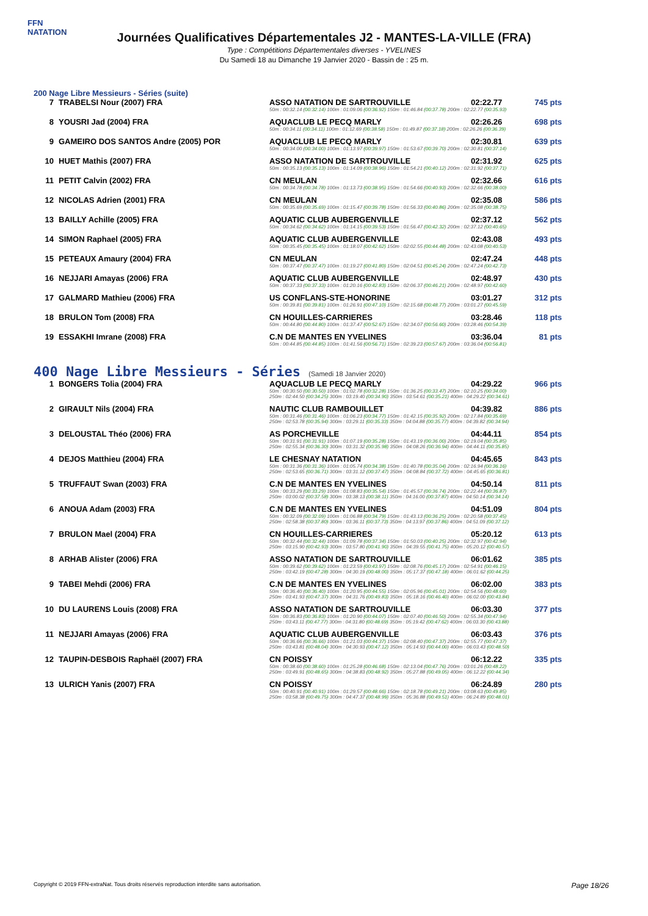FFN
NATATION
Journées Qualificatives Départementales J2 - MANTES-LA-VILLE (FRA)
Type : Compétitions Départementales diverses - YVELINES
Du Samedi 18 au Dimanche 19 Janvier 2020 - Bassin de : 25 m.
200 Nage Libre Messieurs - Séries (suite)
| 7 | TRABELSI Nour (2007) FRA | ASSO NATATION DE SARTROUVILLE | 02:22.77 | 745 pts |
| | | 50m : 00:32.14 (00:32.14) 100m : 01:09.06 (00:36.92) 150m : 01:46.84 (00:37.78) 200m : 02:22.77 (00:35.93) | | |
| 8 | YOUSRI Jad (2004) FRA | AQUACLUB LE PECQ MARLY | 02:26.26 | 698 pts |
| | | 50m : 00:34.11 (00:34.11) 100m : 01:12.69 (00:38.58) 150m : 01:49.87 (00:37.18) 200m : 02:26.26 (00:36.39) | | |
| 9 | GAMEIRO DOS SANTOS Andre (2005) POR | AQUACLUB LE PECQ MARLY | 02:30.81 | 639 pts |
| | | 50m : 00:34.00 (00:34.00) 100m : 01:13.97 (00:39.97) 150m : 01:53.67 (00:39.70) 200m : 02:30.81 (00:37.14) | | |
| 10 | HUET Mathis (2007) FRA | ASSO NATATION DE SARTROUVILLE | 02:31.92 | 625 pts |
| | | 50m : 00:35.13 (00:35.13) 100m : 01:14.09 (00:38.96) 150m : 01:54.21 (00:40.12) 200m : 02:31.92 (00:37.71) | | |
| 11 | PETIT Calvin (2002) FRA | CN MEULAN | 02:32.66 | 616 pts |
| | | 50m : 00:34.78 (00:34.78) 100m : 01:13.73 (00:38.95) 150m : 01:54.66 (00:40.93) 200m : 02:32.66 (00:38.00) | | |
| 12 | NICOLAS Adrien (2001) FRA | CN MEULAN | 02:35.08 | 586 pts |
| | | 50m : 00:35.69 (00:35.69) 100m : 01:15.47 (00:39.78) 150m : 01:56.33 (00:40.86) 200m : 02:35.08 (00:38.75) | | |
| 13 | BAILLY Achille (2005) FRA | AQUATIC CLUB AUBERGENVILLE | 02:37.12 | 562 pts |
| | | 50m : 00:34.62 (00:34.62) 100m : 01:14.15 (00:39.53) 150m : 01:56.47 (00:42.32) 200m : 02:37.12 (00:40.65) | | |
| 14 | SIMON Raphael (2005) FRA | AQUATIC CLUB AUBERGENVILLE | 02:43.08 | 493 pts |
| | | 50m : 00:35.45 (00:35.45) 100m : 01:18.07 (00:42.62) 150m : 02:02.55 (00:44.48) 200m : 02:43.08 (00:40.53) | | |
| 15 | PETEAUX Amaury (2004) FRA | CN MEULAN | 02:47.24 | 448 pts |
| | | 50m : 00:37.47 (00:37.47) 100m : 01:19.27 (00:41.80) 150m : 02:04.51 (00:45.24) 200m : 02:47.24 (00:42.73) | | |
| 16 | NEJJARI Amayas (2006) FRA | AQUATIC CLUB AUBERGENVILLE | 02:48.97 | 430 pts |
| | | 50m : 00:37.33 (00:37.33) 100m : 01:20.16 (00:42.83) 150m : 02:06.37 (00:46.21) 200m : 02:48.97 (00:42.60) | | |
| 17 | GALMARD Mathieu (2006) FRA | US CONFLANS-STE-HONORINE | 03:01.27 | 312 pts |
| | | 50m : 00:39.81 (00:39.81) 100m : 01:26.91 (00:47.10) 150m : 02:15.68 (00:48.77) 200m : 03:01.27 (00:45.59) | | |
| 18 | BRULON Tom (2008) FRA | CN HOUILLES-CARRIERES | 03:28.46 | 118 pts |
| | | 50m : 00:44.80 (00:44.80) 100m : 01:37.47 (00:52.67) 150m : 02:34.07 (00:56.60) 200m : 03:28.46 (00:54.39) | | |
| 19 | ESSAKHI Imrane (2008) FRA | C.N DE MANTES EN YVELINES | 03:36.04 | 81 pts |
| | | 50m : 00:44.85 (00:44.85) 100m : 01:41.56 (00:56.71) 150m : 02:39.23 (00:57.67) 200m : 03:36.04 (00:56.81) | | |
400 Nage Libre Messieurs - Séries (Samedi 18 Janvier 2020)
| 1 | BONGERS Tolia (2004) FRA | AQUACLUB LE PECQ MARLY | 04:29.22 | 966 pts |
| | | 50m : 00:30.50 (00:30.50) 100m : 01:02.78 (00:32.28) 150m : 01:36.25 (00:33.47) 200m : 02:10.25 (00:34.00) 250m : 02:44.50 (00:34.25) 300m : 03:19.40 (00:34.90) 350m : 03:54.61 (00:35.21) 400m : 04:29.22 (00:34.61) | | |
| 2 | GIRAULT Nils (2004) FRA | NAUTIC CLUB RAMBOUILLET | 04:39.82 | 886 pts |
| | | 50m : 00:31.46 (00:31.46) 100m : 01:06.23 (00:34.77) 150m : 01:42.15 (00:35.92) 200m : 02:17.84 (00:35.69) 250m : 02:53.78 (00:35.94) 300m : 03:29.11 (00:35.33) 350m : 04:04.88 (00:35.77) 400m : 04:39.82 (00:34.94) | | |
| 3 | DELOUSTAL Théo (2006) FRA | AS PORCHEVILLE | 04:44.11 | 854 pts |
| | | 50m : 00:31.91 (00:31.91) 100m : 01:07.19 (00:35.28) 150m : 01:43.19 (00:36.00) 200m : 02:19.04 (00:35.85) 250m : 02:55.34 (00:36.30) 300m : 03:31.32 (00:35.98) 350m : 04:08.26 (00:36.94) 400m : 04:44.11 (00:35.85) | | |
| 4 | DEJOS Matthieu (2004) FRA | LE CHESNAY NATATION | 04:45.65 | 843 pts |
| | | 50m : 00:31.36 (00:31.36) 100m : 01:05.74 (00:34.38) 150m : 01:40.78 (00:35.04) 200m : 02:16.94 (00:36.16) 250m : 02:53.65 (00:36.71) 300m : 03:31.12 (00:37.47) 350m : 04:08.84 (00:37.72) 400m : 04:45.65 (00:36.81) | | |
| 5 | TRUFFAUT Swan (2003) FRA | C.N DE MANTES EN YVELINES | 04:50.14 | 811 pts |
| | | 50m : 00:33.29 (00:33.29) 100m : 01:08.83 (00:35.54) 150m : 01:45.57 (00:36.74) 200m : 02:22.44 (00:36.87) 250m : 03:00.02 (00:37.58) 300m : 03:38.13 (00:38.11) 350m : 04:16.00 (00:37.87) 400m : 04:50.14 (00:34.14) | | |
| 6 | ANOUA Adam (2003) FRA | C.N DE MANTES EN YVELINES | 04:51.09 | 804 pts |
| | | 50m : 00:32.09 (00:32.09) 100m : 01:06.88 (00:34.79) 150m : 01:43.13 (00:36.25) 200m : 02:20.58 (00:37.45) 250m : 02:58.38 (00:37.80) 300m : 03:36.11 (00:37.73) 350m : 04:13.97 (00:37.86) 400m : 04:51.09 (00:37.12) | | |
| 7 | BRULON Mael (2004) FRA | CN HOUILLES-CARRIERES | 05:20.12 | 613 pts |
| | | 50m : 00:32.44 (00:32.44) 100m : 01:09.78 (00:37.34) 150m : 01:50.03 (00:40.25) 200m : 02:32.97 (00:42.94) 250m : 03:15.90 (00:42.93) 300m : 03:57.80 (00:41.90) 350m : 04:39.55 (00:41.75) 400m : 05:20.12 (00:40.57) | | |
| 8 | ARHAB Alister (2006) FRA | ASSO NATATION DE SARTROUVILLE | 06:01.62 | 385 pts |
| | | 50m : 00:39.62 (00:39.62) 100m : 01:23.59 (00:43.97) 150m : 02:08.76 (00:45.17) 200m : 02:54.91 (00:46.15) 250m : 03:42.19 (00:47.28) 300m : 04:30.19 (00:48.00) 350m : 05:17.37 (00:47.18) 400m : 06:01.62 (00:44.25) | | |
| 9 | TABEI Mehdi (2006) FRA | C.N DE MANTES EN YVELINES | 06:02.00 | 383 pts |
| | | 50m : 00:36.40 (00:36.40) 100m : 01:20.95 (00:44.55) 150m : 02:05.96 (00:45.01) 200m : 02:54.56 (00:48.60) 250m : 03:41.93 (00:47.37) 300m : 04:31.76 (00:49.83) 350m : 05:18.16 (00:46.40) 400m : 06:02.00 (00:43.84) | | |
| 10 | DU LAURENS Louis (2008) FRA | ASSO NATATION DE SARTROUVILLE | 06:03.30 | 377 pts |
| | | 50m : 00:36.83 (00:36.83) 100m : 01:20.90 (00:44.07) 150m : 02:07.40 (00:46.50) 200m : 02:55.34 (00:47.94) 250m : 03:43.11 (00:47.77) 300m : 04:31.80 (00:48.69) 350m : 05:19.42 (00:47.62) 400m : 06:03.30 (00:43.88) | | |
| 11 | NEJJARI Amayas (2006) FRA | AQUATIC CLUB AUBERGENVILLE | 06:03.43 | 376 pts |
| | | 50m : 00:36.66 (00:36.66) 100m : 01:21.03 (00:44.37) 150m : 02:08.40 (00:47.37) 200m : 02:55.77 (00:47.37) 250m : 03:43.81 (00:48.04) 300m : 04:30.93 (00:47.12) 350m : 05:14.93 (00:44.00) 400m : 06:03.43 (00:48.50) | | |
| 12 | TAUPIN-DESBOIS Raphaël (2007) FRA | CN POISSY | 06:12.22 | 335 pts |
| | | 50m : 00:38.60 (00:38.60) 100m : 01:25.28 (00:46.68) 150m : 02:13.04 (00:47.76) 200m : 03:01.26 (00:48.22) 250m : 03:49.91 (00:48.65) 300m : 04:38.83 (00:48.92) 350m : 05:27.88 (00:49.05) 400m : 06:12.22 (00:44.34) | | |
| 13 | ULRICH Yanis (2007) FRA | CN POISSY | 06:24.89 | 280 pts |
| | | 50m : 00:40.91 (00:40.91) 100m : 01:29.57 (00:48.66) 150m : 02:18.78 (00:49.21) 200m : 03:08.63 (00:49.85) 250m : 03:58.38 (00:49.75) 300m : 04:47.37 (00:48.99) 350m : 05:36.88 (00:49.51) 400m : 06:24.89 (00:48.01) | | |
Copyright © 2019 FFN-extraNat. Tous droits réservés reproduction interdite sans autorisation. Page 18/26